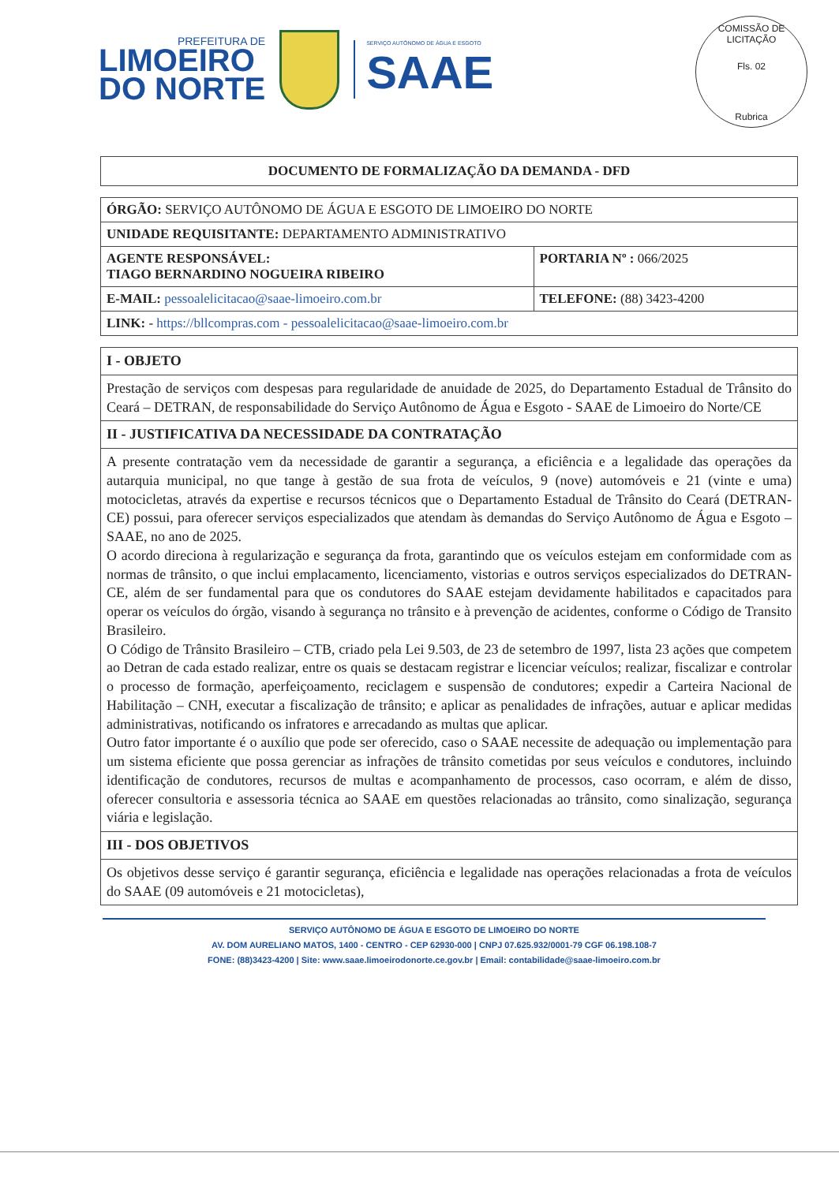PREFEITURA DE
LIMOEIRO
DO NORTE
SERVIÇO AUTÔNOMO DE ÁGUA E ESGOTO
SAAE
COMISSÃO DE LICITAÇÃO
Fls. 02
Rubrica
DOCUMENTO DE FORMALIZAÇÃO DA DEMANDA - DFD
| ÓRGÃO: SERVIÇO AUTÔNOMO DE ÁGUA E ESGOTO DE LIMOEIRO DO NORTE | |
| UNIDADE REQUISITANTE: DEPARTAMENTO ADMINISTRATIVO | |
| AGENTE RESPONSÁVEL: TIAGO BERNARDINO NOGUEIRA RIBEIRO | PORTARIA Nº : 066/2025 |
| E-MAIL: pessoalelicitacao@saae-limoeiro.com.br | TELEFONE: (88) 3423-4200 |
| LINK: - https://bllcompras.com - pessoalelicitacao@saae-limoeiro.com.br | |
| I - OBJETO |
| Prestação de serviços com despesas para regularidade de anuidade de 2025, do Departamento Estadual de Trânsito do Ceará – DETRAN, de responsabilidade do Serviço Autônomo de Água e Esgoto - SAAE de Limoeiro do Norte/CE |
| II - JUSTIFICATIVA DA NECESSIDADE DA CONTRATAÇÃO |
| A presente contratação vem da necessidade de garantir a segurança, a eficiência e a legalidade das operações da autarquia municipal, no que tange à gestão de sua frota de veículos, 9 (nove) automóveis e 21 (vinte e uma) motocicletas, através da expertise e recursos técnicos que o Departamento Estadual de Trânsito do Ceará (DETRAN-CE) possui, para oferecer serviços especializados que atendam às demandas do Serviço Autônomo de Água e Esgoto – SAAE, no ano de 2025. O acordo direciona à regularização e segurança da frota, garantindo que os veículos estejam em conformidade com as normas de trânsito, o que inclui emplacamento, licenciamento, vistorias e outros serviços especializados do DETRAN-CE, além de ser fundamental para que os condutores do SAAE estejam devidamente habilitados e capacitados para operar os veículos do órgão, visando à segurança no trânsito e à prevenção de acidentes, conforme o Código de Transito Brasileiro. O Código de Trânsito Brasileiro – CTB, criado pela Lei 9.503, de 23 de setembro de 1997, lista 23 ações que competem ao Detran de cada estado realizar, entre os quais se destacam registrar e licenciar veículos; realizar, fiscalizar e controlar o processo de formação, aperfeiçoamento, reciclagem e suspensão de condutores; expedir a Carteira Nacional de Habilitação – CNH, executar a fiscalização de trânsito; e aplicar as penalidades de infrações, autuar e aplicar medidas administrativas, notificando os infratores e arrecadando as multas que aplicar. Outro fator importante é o auxílio que pode ser oferecido, caso o SAAE necessite de adequação ou implementação para um sistema eficiente que possa gerenciar as infrações de trânsito cometidas por seus veículos e condutores, incluindo identificação de condutores, recursos de multas e acompanhamento de processos, caso ocorram, e além de disso, oferecer consultoria e assessoria técnica ao SAAE em questões relacionadas ao trânsito, como sinalização, segurança viária e legislação. |
| III - DOS OBJETIVOS |
| Os objetivos desse serviço é garantir segurança, eficiência e legalidade nas operações relacionadas a frota de veículos do SAAE (09 automóveis e 21 motocicletas), |
SERVIÇO AUTÔNOMO DE ÁGUA E ESGOTO DE LIMOEIRO DO NORTE
AV. DOM AURELIANO MATOS, 1400 - CENTRO - CEP 62930-000 | CNPJ 07.625.932/0001-79 CGF 06.198.108-7
FONE: (88)3423-4200 | Site: www.saae.limoeirodonorte.ce.gov.br | Email: contabilidade@saae-limoeiro.com.br